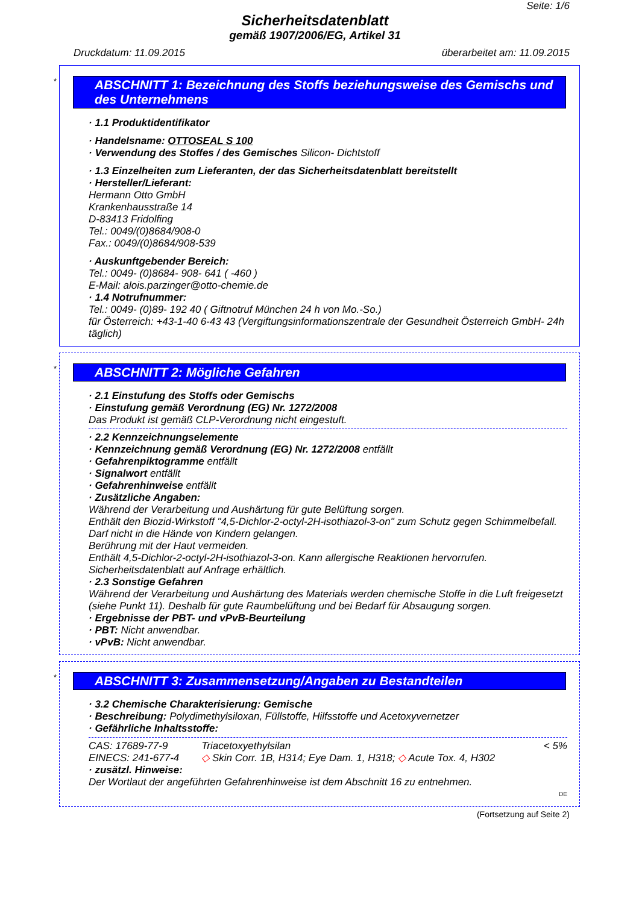Seite: 1/6
Sicherheitsdatenblatt
gemäß 1907/2006/EG, Artikel 31
Druckdatum: 11.09.2015 überarbeitet am: 11.09.2015
*
ABSCHNITT 1: Bezeichnung des Stoffs beziehungsweise des Gemischs und des Unternehmens
· 1.1 Produktidentifikator
· Handelsname: OTTOSEAL S 100
· Verwendung des Stoffes / des Gemisches Silicon- Dichtstoff
· 1.3 Einzelheiten zum Lieferanten, der das Sicherheitsdatenblatt bereitstellt
· Hersteller/Lieferant:
Hermann Otto GmbH
Krankenhausstraße 14
D-83413 Fridolfing
Tel.: 0049/(0)8684/908-0
Fax.: 0049/(0)8684/908-539
· Auskunftgebender Bereich:
Tel.: 0049- (0)8684- 908- 641 ( -460 )
E-Mail: alois.parzinger@otto-chemie.de
· 1.4 Notrufnummer:
Tel.: 0049- (0)89- 192 40 ( Giftnotruf München 24 h von Mo.-So.)
für Österreich: +43-1-40 6-43 43 (Vergiftungsinformationszentrale der Gesundheit Österreich GmbH- 24h täglich)
*
ABSCHNITT 2: Mögliche Gefahren
· 2.1 Einstufung des Stoffs oder Gemischs
· Einstufung gemäß Verordnung (EG) Nr. 1272/2008
Das Produkt ist gemäß CLP-Verordnung nicht eingestuft.
· 2.2 Kennzeichnungselemente
· Kennzeichnung gemäß Verordnung (EG) Nr. 1272/2008 entfällt
· Gefahrenpiktogramme entfällt
· Signalwort entfällt
· Gefahrenhinweise entfällt
· Zusätzliche Angaben:
Während der Verarbeitung und Aushärtung für gute Belüftung sorgen.
Enthält den Biozid-Wirkstoff "4,5-Dichlor-2-octyl-2H-isothiazol-3-on" zum Schutz gegen Schimmelbefall.
Darf nicht in die Hände von Kindern gelangen.
Berührung mit der Haut vermeiden.
Enthält 4,5-Dichlor-2-octyl-2H-isothiazol-3-on. Kann allergische Reaktionen hervorrufen.
Sicherheitsdatenblatt auf Anfrage erhältlich.
· 2.3 Sonstige Gefahren
Während der Verarbeitung und Aushärtung des Materials werden chemische Stoffe in die Luft freigesetzt (siehe Punkt 11). Deshalb für gute Raumbelüftung und bei Bedarf für Absaugung sorgen.
· Ergebnisse der PBT- und vPvB-Beurteilung
· PBT: Nicht anwendbar.
· vPvB: Nicht anwendbar.
*
ABSCHNITT 3: Zusammensetzung/Angaben zu Bestandteilen
· 3.2 Chemische Charakterisierung: Gemische
· Beschreibung: Polydimethylsiloxan, Füllstoffe, Hilfsstoffe und Acetoxyvernetzer
· Gefährliche Inhaltsstoffe:
| CAS: 17689-77-9 | Triacetoxyethylsilan | < 5% |
| EINECS: 241-677-4 | ◇ Skin Corr. 1B, H314; Eye Dam. 1, H318; ◇ Acute Tox. 4, H302 | |
· zusätzl. Hinweise:
Der Wortlaut der angeführten Gefahrenhinweise ist dem Abschnitt 16 zu entnehmen.
DE
(Fortsetzung auf Seite 2)